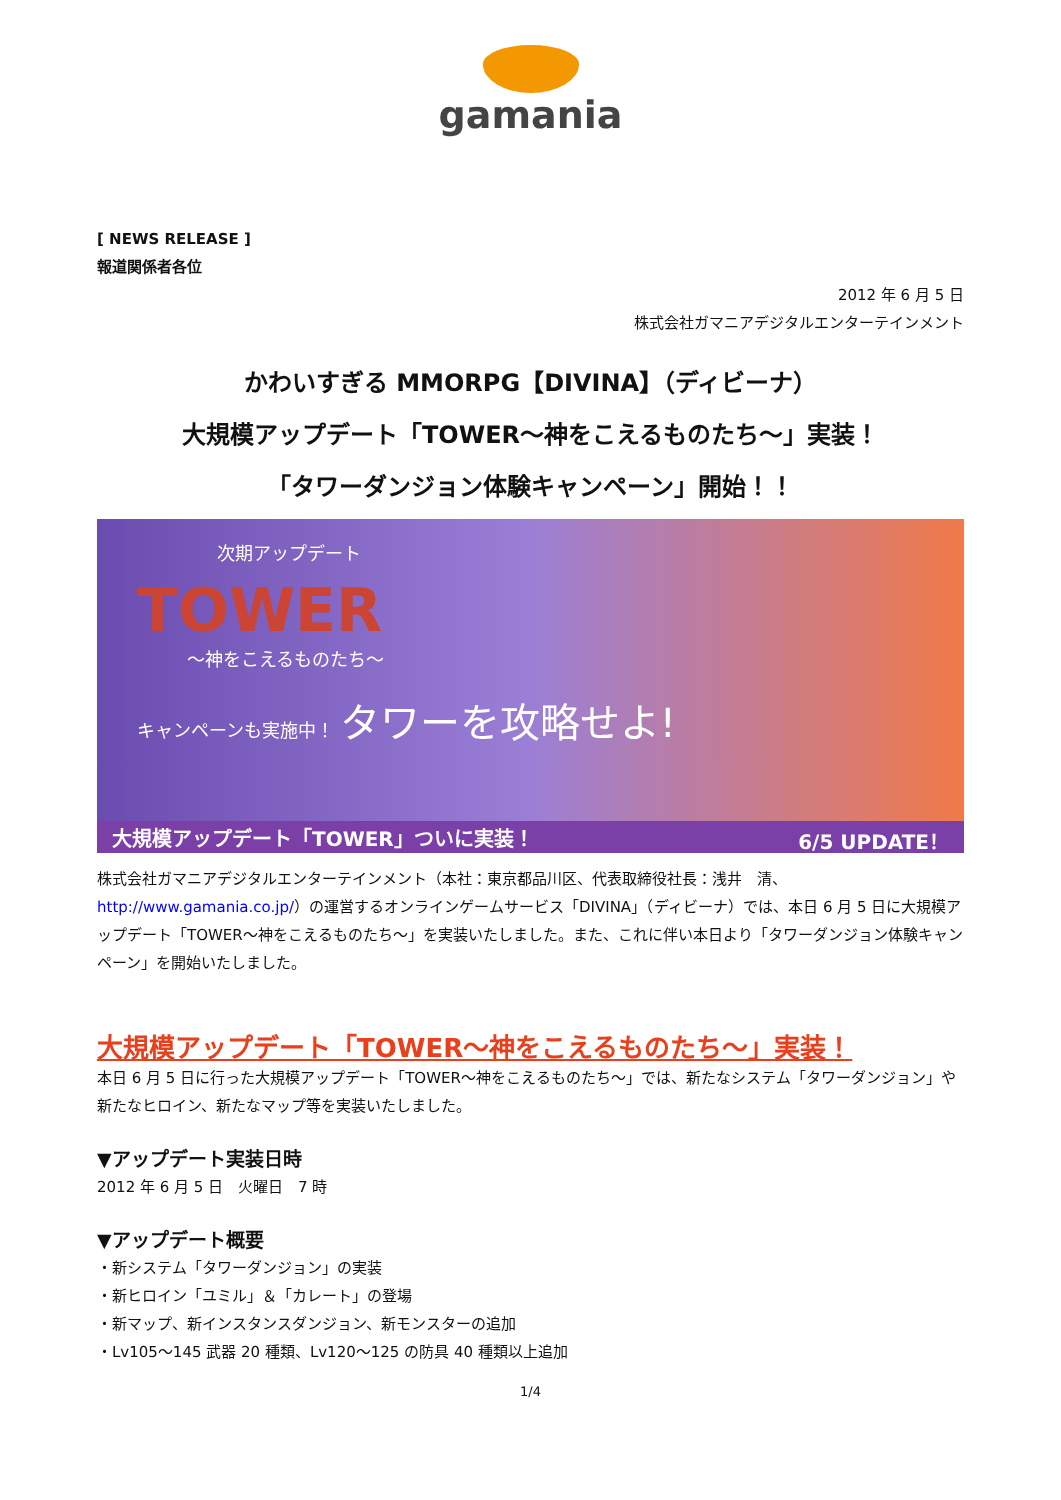gamania
[ NEWS RELEASE ]
報道関係者各位
2012 年 6 月 5 日
株式会社ガマニアデジタルエンターテインメント
かわいすぎる MMORPG【DIVINA】（ディビーナ）
大規模アップデート「TOWER～神をこえるものたち～」実装！
「タワーダンジョン体験キャンペーン」開始！！
次期アップデート
TOWER
～神をこえるものたち～
キャンペーンも実施中！ タワーを攻略せよ!
大規模アップデート「TOWER」ついに実装！ 6/5 UPDATE！
株式会社ガマニアデジタルエンターテインメント（本社：東京都品川区、代表取締役社長：浅井　清、http://www.gamania.co.jp/）の運営するオンラインゲームサービス「DIVINA」（ディビーナ）では、本日 6 月 5 日に大規模アップデート「TOWER～神をこえるものたち～」を実装いたしました。また、これに伴い本日より「タワーダンジョン体験キャンペーン」を開始いたしました。
大規模アップデート「TOWER～神をこえるものたち～」実装！
本日 6 月 5 日に行った大規模アップデート「TOWER～神をこえるものたち～」では、新たなシステム「タワーダンジョン」や新たなヒロイン、新たなマップ等を実装いたしました。
▼アップデート実装日時
2012 年 6 月 5 日　火曜日　7 時
▼アップデート概要
・新システム「タワーダンジョン」の実装
・新ヒロイン「ユミル」＆「カレート」の登場
・新マップ、新インスタンスダンジョン、新モンスターの追加
・Lv105～145 武器 20 種類、Lv120～125 の防具 40 種類以上追加
1/4